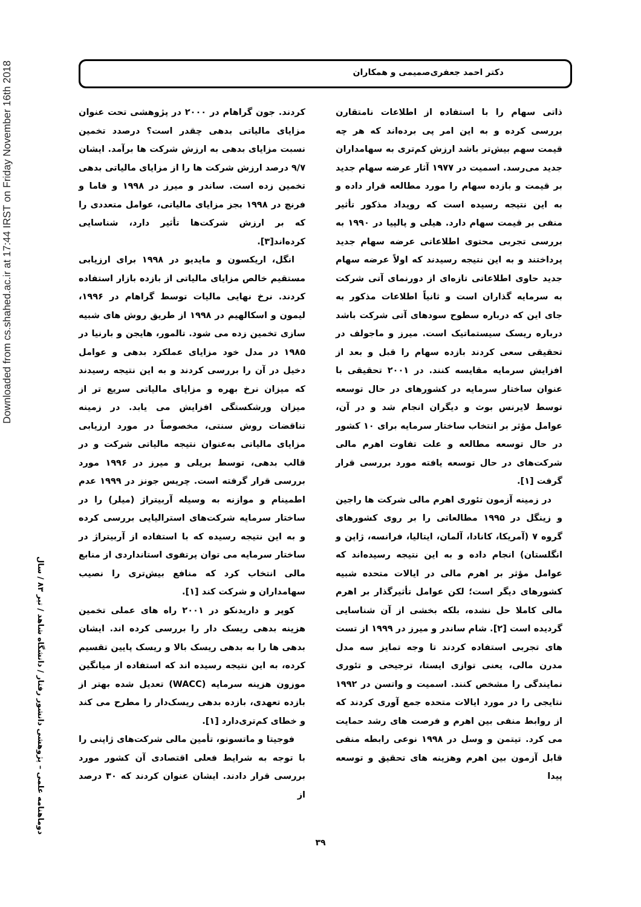Downloaded from cs.shahed.ac.ir at 17:44 IRST on Friday November 16th 2018
دکتر احمد جعفری‌صمیمی و همکاران
ذاتی سهام را با استفاده از اطلاعات نامتقارن بررسی کرده و به این امر پی برده‌اند که هر چه قیمت سهم بیش‌تر باشد ارزش کم‌تری به سهامداران جدید می‌رسد. اسمیت در ۱۹۷۷ آثار عرضه سهام جدید بر قیمت و بازده سهام را مورد مطالعه قرار داده و به این نتیجه رسیده است که رویداد مذکور تأثیر منفی بر قیمت سهام دارد. هیلی و پالپیا در ۱۹۹۰ به بررسی تجربی محتوی اطلاعاتی عرضه سهام جدید پرداختند و به این نتیجه رسیدند که اولاً عرضه سهام جدید حاوی اطلاعاتی تازه‌ای از دورنمای آتی شرکت به سرمایه گذاران است و ثانیاً اطلاعات مذکور به جای این که درباره سطوح سودهای آتی شرکت باشد درباره ریسک سیستماتیک است. میرز و ماجولف در تحقیقی سعی کردند بازده سهام را قبل و بعد از افزایش سرمایه مقایسه کنند. در ۲۰۰۱ تحقیقی با عنوان ساختار سرمایه در کشورهای در حال توسعه توسط لایرنس بوث و دیگران انجام شد و در آن، عوامل مؤثر بر انتخاب ساختار سرمایه برای ۱۰ کشور در حال توسعه مطالعه و علت تفاوت اهرم مالی شرکت‌های در حال توسعه یافته مورد بررسی قرار گرفت [۱].
در زمینه آزمون تئوری اهرم مالی شرکت ها راجین و زینگل در ۱۹۹۵ مطالعاتی را بر روی کشورهای گروه ۷ (آمریکا، کانادا، آلمان، ایتالیا، فرانسه، ژاپن و انگلستان) انجام داده و به این نتیجه رسیده‌اند که عوامل مؤثر بر اهرم مالی در ایالات متحده شبیه کشورهای دیگر است؛ لکن عوامل تأثیرگذار بر اهرم مالی کاملا حل نشده، بلکه بخشی از آن شناسایی گردیده است [۲]. شام ساندر و میرز در ۱۹۹۹ از تست های تجربی استفاده کردند تا وجه تمایز سه مدل مدرن مالی، یعنی توازی ایستا، ترجیحی و تئوری نمایندگی را مشخص کنند. اسمیت و واتسن در ۱۹۹۲ نتایجی را در مورد ایالات متحده جمع آوری کردند که از روابط منفی بین اهرم و فرصت های رشد حمایت می کرد. تیتمن و وسل در ۱۹۹۸ نوعی رابطه منفی قابل آزمون بین اهرم وهزینه های تحقیق و توسعه پیدا
کردند. جون گراهام در ۲۰۰۰ در پژوهشی تحت عنوان مزایای مالیاتی بدهی چقدر است؟ درصدد تخمین نسبت مزایای بدهی به ارزش شرکت ها برآمد. ایشان ۹/۷ درصد ارزش شرکت ها را از مزایای مالیاتی بدهی تخمین زده است. ساندر و میرز در ۱۹۹۸ و فاما و فرنچ در ۱۹۹۸ بجز مزایای مالیاتی، عوامل متعددی را که بر ارزش شرکت‌ها تأثیر دارد، شناسایی کرده‌اند[۳].
انگل، اریکسون و مایدیو در ۱۹۹۸ برای ارزیابی مستقیم خالص مزایای مالیاتی از بازده بازار استفاده کردند. نرخ نهایی مالیات توسط گراهام در ۱۹۹۶، لیمون و اسکالهیم در ۱۹۹۸ از طریق روش های شبیه سازی تخمین زده می شود. تالمور، هایجن و بارنیا در ۱۹۸۵ در مدل خود مزایای عملکرد بدهی و عوامل دخیل در آن را بررسی کردند و به این نتیجه رسیدند که میزان نرخ بهره و مزایای مالیاتی سریع تر از میزان ورشکستگی افزایش می یابد. در زمینه تناقضات روش سنتی، مخصوصاً در مورد ارزیابی مزایای مالیاتی به‌عنوان نتیجه مالیاتی شرکت و در قالب بدهی، توسط بریلی و میرز در ۱۹۹۶ مورد بررسی قرار گرفته است. چریس جونز در ۱۹۹۹ عدم اطمینام و موازنه به وسیله آربیتراژ (میلر) را در ساختار سرمایه شرکت‌های استرالیایی بررسی کرده و به این نتیجه رسیده که با استفاده از آربیتراژ در ساختار سرمایه می توان پرتفوی استانداردی از منابع مالی انتخاب کرد که منافع بیش‌تری را نصیب سهامداران و شرکت کند [۱].
کوپر و داریدنکو در ۲۰۰۱ راه های عملی تخمین هزینه بدهی ریسک دار را بررسی کرده اند. ایشان بدهی ها را به بدهی ریسک بالا و ریسک پایین تقسیم کرده، به این نتیجه رسیده اند که استفاده از میانگین موزون هزینه سرمایه (WACC) تعدیل شده بهتر از بازده تعهدی، بازده بدهی ریسک‌دار را مطرح می کند و خطای کم‌تری‌دارد [۱].
فوجیتا و ماتسونو، تأمین مالی شرکت‌های ژاپنی را با توجه به شرایط فعلی اقتصادی آن کشور مورد بررسی قرار دادند. ایشان عنوان کردند که ۳۰ درصد از
دوماهنامه علمی – پژوهشی دانشور رفتار / دانشگاه شاهد / تیر ۸۳ / سال
۳۹